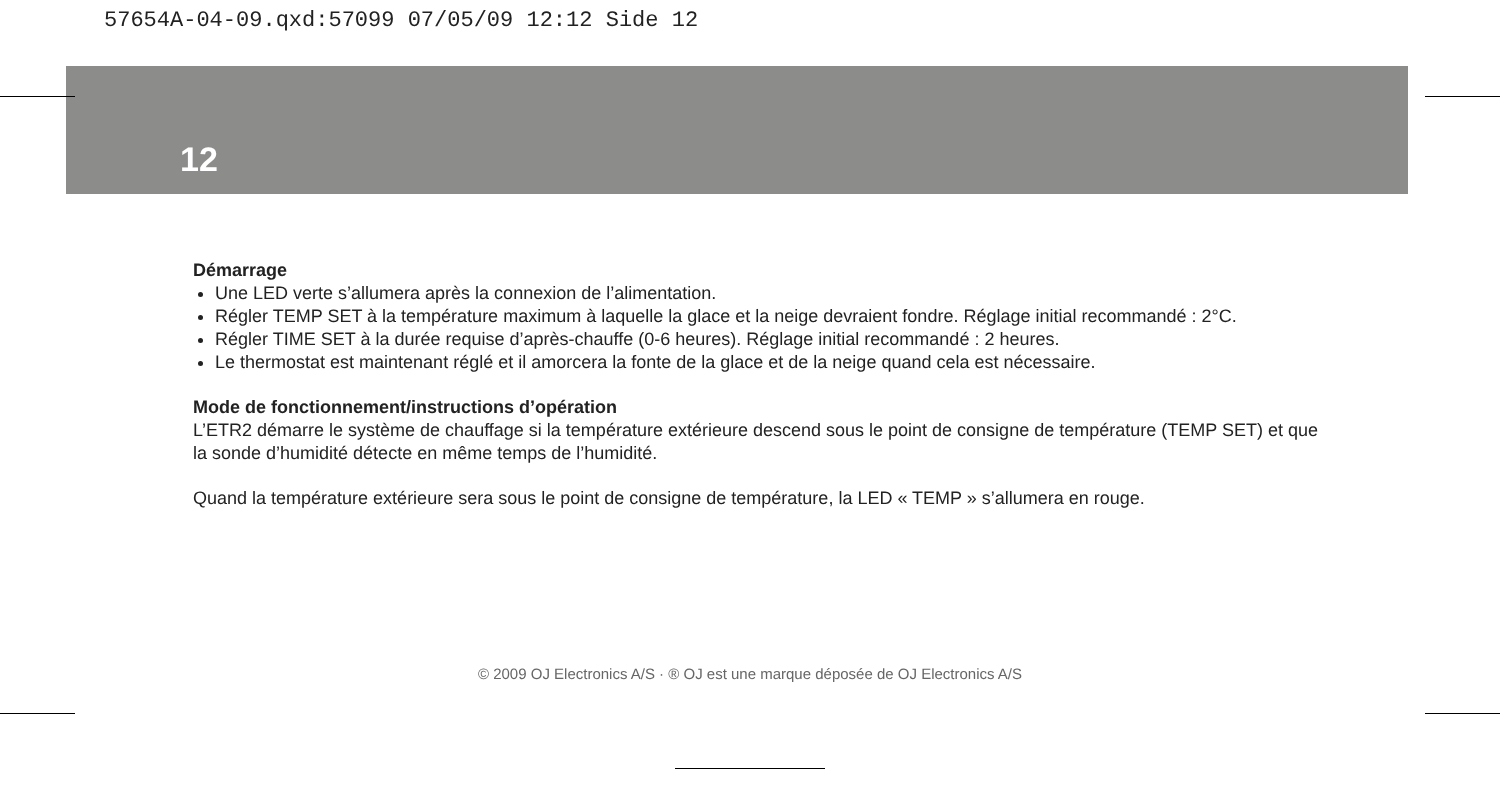57654A-04-09.qxd:57099 07/05/09 12:12 Side 12
12
Démarrage
Une LED verte s’allumera après la connexion de l’alimentation.
Régler TEMP SET à la température maximum à laquelle la glace et la neige devraient fondre. Réglage initial recommandé : 2°C.
Régler TIME SET à la durée requise d’après-chauffe (0-6 heures). Réglage initial recommandé : 2 heures.
Le thermostat est maintenant réglé et il amorcera la fonte de la glace et de la neige quand cela est nécessaire.
Mode de fonctionnement/instructions d’opération
L’ETR2 démarre le système de chauffage si la température extérieure descend sous le point de consigne de température (TEMP SET) et que la sonde d’humidité détecte en même temps de l’humidité.
Quand la température extérieure sera sous le point de consigne de température, la LED « TEMP » s’allumera en rouge.
© 2009 OJ Electronics A/S · ® OJ est une marque déposée de OJ Electronics A/S